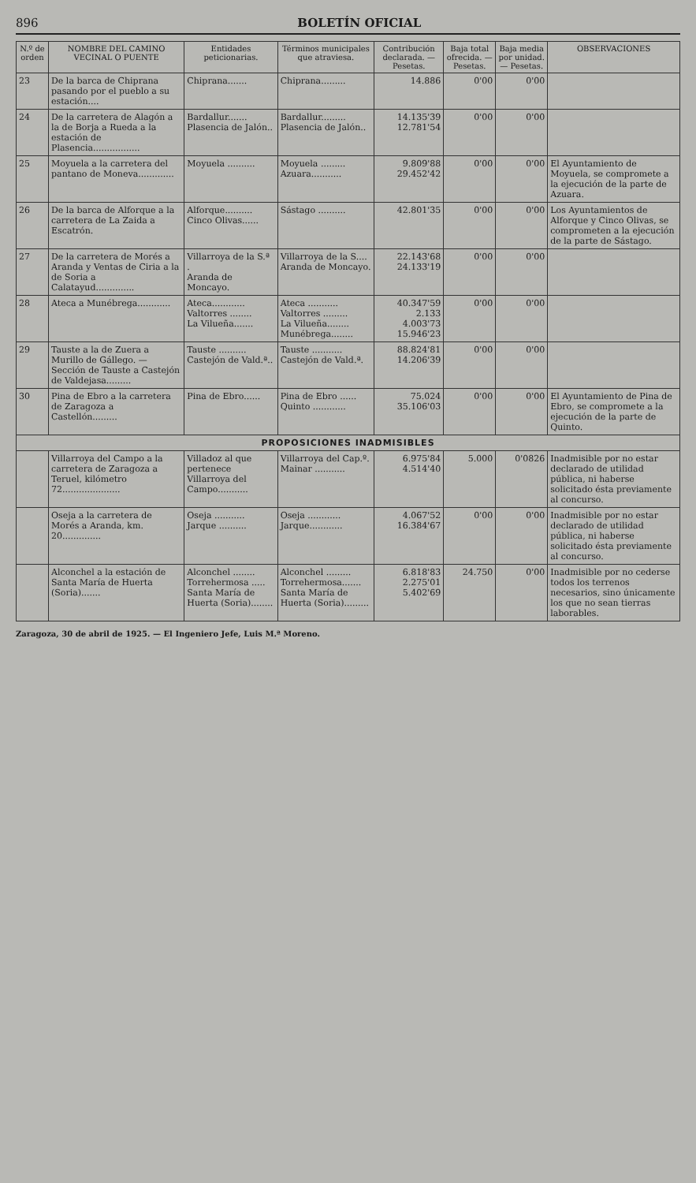896 BOLETÍN OFICIAL
| N.º de orden | NOMBRE DEL CAMINO VECINAL O PUENTE | Entidades peticionarias. | Términos municipales que atraviesa. | Contribución declarada. — Pesetas. | Baja total ofrecida. — Pesetas. | Baja media por unidad. — Pesetas. | OBSERVACIONES |
| --- | --- | --- | --- | --- | --- | --- | --- |
| 23 | De la barca de Chiprana pasando por el pueblo a su estación.... | Chiprana....... | Chiprana......... | 14.886 | 0'00 | 0'00 | |
| 24 | De la carretera de Alagón a la de Borja a Rueda a la estación de Plasencia................. | Bardallur....... Plasencia de Jalón.. | Bardallur......... Plasencia de Jalón.. | 14.135'39 12.781'54 | 0'00 | 0'00 | |
| 25 | Moyuela a la carretera del pantano de Moneva............. | Moyuela .......... | Moyuela ......... Azuara........... | 9.809'88 29.452'42 | 0'00 | 0'00 | El Ayuntamiento de Moyuela, se compromete a la ejecución de la parte de Azuara. |
| 26 | De la barca de Alforque a la carretera de La Zaida a Escatrón. | Alforque.......... Cinco Olivas...... | Sástago .......... | 42.801'35 | 0'00 | 0'00 | Los Ayuntamientos de Alforque y Cinco Olivas, se comprometen a la ejecución de la parte de Sástago. |
| 27 | De la carretera de Morés a Aranda y Ventas de Ciria a la de Soria a Calatayud.............. | Villarroya de la S.ª . Aranda de Moncayo. | Villarroya de la S.... Aranda de Moncayo. | 22.143'68 24.133'19 | 0'00 | 0'00 | |
| 28 | Ateca a Munébrega............ | Ateca............ Valtorres ........ La Vilueña....... | Ateca ........... Valtorres ......... La Vilueña........ Munébrega........ | 40.347'59 2.133 4.003'73 15.946'23 | 0'00 | 0'00 | |
| 29 | Tauste a la de Zuera a Murillo de Gállego. — Sección de Tauste a Castejón de Valdejasa......... | Tauste .......... Castejón de Vald.ª.. | Tauste ........... Castejón de Vald.ª. | 88.824'81 14.206'39 | 0'00 | 0'00 | |
| 30 | Pina de Ebro a la carretera de Zaragoza a Castellón......... | Pina de Ebro...... | Pina de Ebro ...... Quinto ............ | 75.024 35.106'03 | 0'00 | 0'00 | El Ayuntamiento de Pina de Ebro, se compromete a la ejecución de la parte de Quinto. |
| PROPOSICIONES INADMISIBLES | | | | | | | |
| | Villarroya del Campo a la carretera de Zaragoza a Teruel, kilómetro 72..................... | Villadoz al que pertenece Villarroya del Campo........... | Villarroya del Cap.º. Mainar ........... | 6.975'84 4.514'40 | 5.000 | 0'0826 | Inadmisible por no estar declarado de utilidad pública, ni haberse solicitado ésta previamente al concurso. |
| | Oseja a la carretera de Morés a Aranda, km. 20.............. | Oseja ........... Jarque .......... | Oseja ............ Jarque............ | 4.067'52 16.384'67 | 0'00 | 0'00 | Inadmisible por no estar declarado de utilidad pública, ni haberse solicitado ésta previamente al concurso. |
| | Alconchel a la estación de Santa María de Huerta (Soria)....... | Alconchel ........ Torrehermosa ..... Santa María de Huerta (Soria)........ | Alconchel ......... Torrehermosa....... Santa María de Huerta (Soria)......... | 6.818'83 2.275'01 5.402'69 | 24.750 | 0'00 | Inadmisible por no cederse todos los terrenos necesarios, sino únicamente los que no sean tierras laborables. |
Zaragoza, 30 de abril de 1925. — El Ingeniero Jefe, Luis M.ª Moreno.